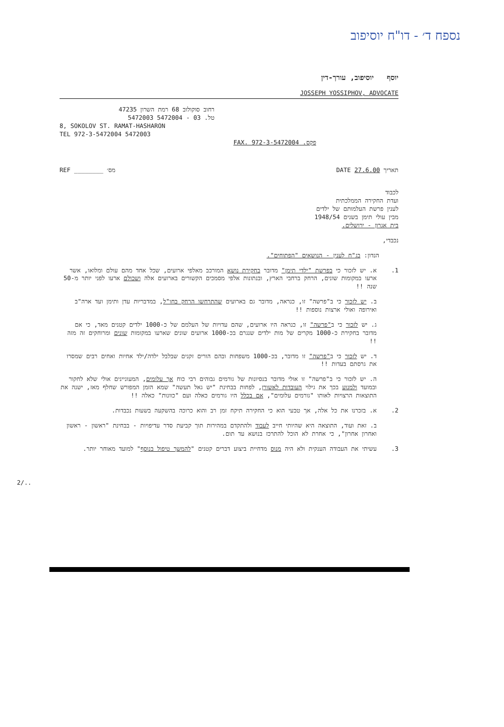נספח ד׳ - דו"ח יוסיפוב
יוסף יוסיפוב, עורך-דין
JOSSEPH YOSSIPHOV, ADVOCATE
רחוב סוקולוב 68 רמת השרון 47235
טל. 03 - 5472004 5472003
8, SOKOLOV ST. RAMAT-HASHARON
TEL 972-3-5472004 5472003
פקס. FAX. 972-3-5472004
תאריך DATE 27.6.00 מס׳ ________ REF
לכבוד
ועדת החקירה הממלכתית
לענין פרשת העלמותם של ילדים
מבין עולי תימן בשנים 1948/54
בית אגרון - ירושלים.
נכבדי,
הנדון: בג"ח לענין - הנושאים "הפתוחים".
1.
א. יש לזכור כי בפרשת "ילדי תימן" מדובר בחקירת נושא המורכב מאלפי ארועים, שכל אחד מהם עולם ומלואו, אשר ארעו במקומות שונים, הרחק ברחבי הארץ, ובנתונות אלפי מסמכים הקשורים בארועים אלה ושכולם ארעו לפני יותר מ-50 שנה !!
ב. יש לזכור כי ב"פרשה" זו, כנראה, מדובר גם בארועים שהתרחשו הרחק בחו"ל, במדבריות עדן ותימן ועד ארה"ב ואירופה ואולי ארצות נוספות !!
ג. יש לזכור כי ב"פרשה" זו, כנראה היו ארועים, שהם עדויות של העלמם של כ-1000 ילדים קטנים מאד, כי אם מדובר בחקירת כ-1000 מקרים של מות ילדים שנגרם בכ-1000 ארועים שונים שארעו במקומות שונים ומרוחקים זה מזה !!
ד. יש לזכור כי ב"פרשה" זו מדובר, בכ-1000 משפחות ובהם הורים זקנים שבלבל ילדה/ילד אחיות ואחים רבים שמסרו את גרסתם בעדות !!
ה. יש לזכור כי ב"פרשה" זו אולי מדובר בנסיונות של גורמים גבוהים רבי כוח אך עלומים, המעוניינים אולי שלא לחקור ובמועד ולמנוע בכך את גילוי העובדות לאשורן, לפחות בבחינת "יש גאל תעשה" שמא הזמן המפורש שחלף מאז, ישנה את התוצאות הרצויות לאותו "גורמים עלומים", אם בכלל היו גורמים כאלה ועם "כוונות" כאלה !!
2.
א. בזכרנו את כל אלה, אך טבעי הוא כי החקירה תיקח זמן רב והוא כרוכה בהשקעה בשעות נכבדות.
ב. זאת ועוד, התוצאה היא שהיותי חייב לעבוד ולהתקדם במהירות תוך קביעת סדר עדיפויות - בבחינת "ראשון - ראשון ואחרון אחרון", כי אחרת לא הוכל להתרכז בנושא עד תום.
3.
עשיתי את העבודה הענקית ולא היה מנוס מדחיית ביצוע דברים קטנים "להמשך טיפול בנוסף" למועד מאוחר יותר.
2/..